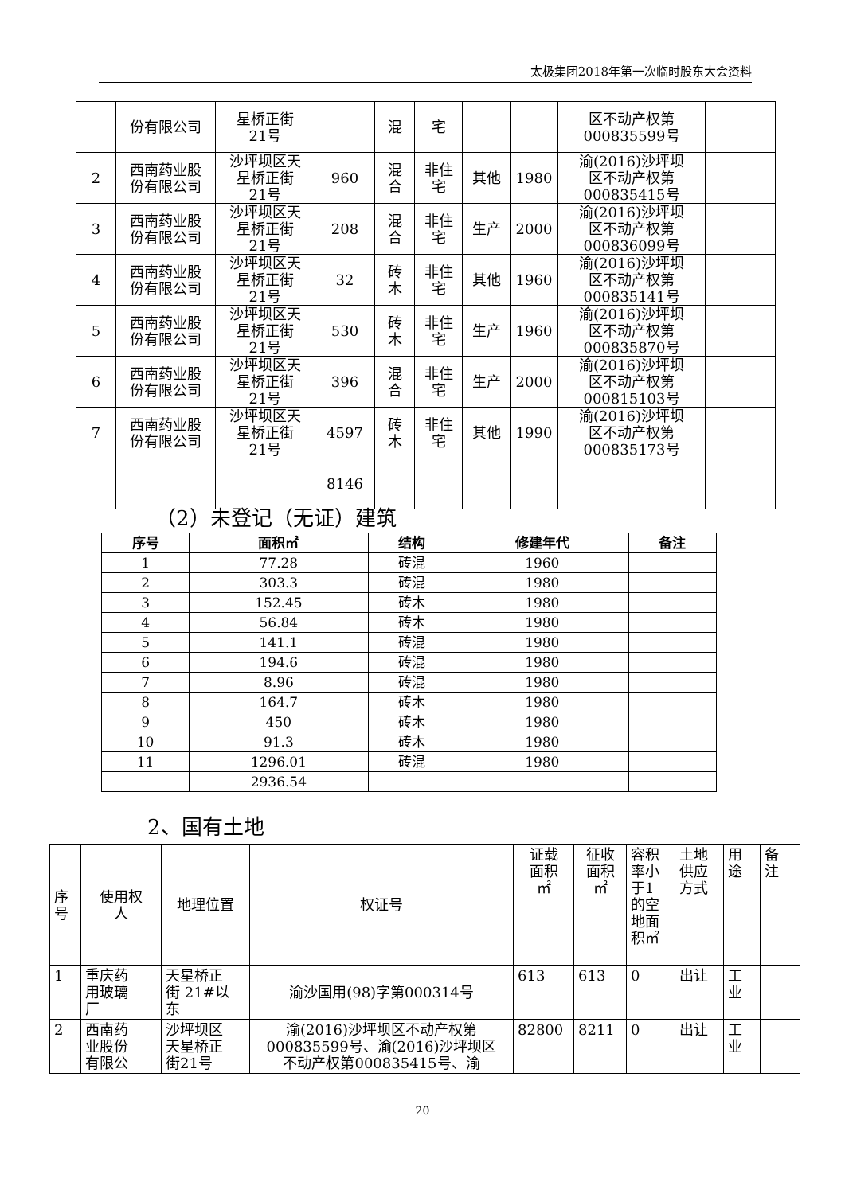太极集团2018年第一次临时股东大会资料
| | 份有限公司 | 星桥正街 21号 | | 混 | 宅 | | | 区不动产权第 000835599号 | |
| 2 | 西南药业股 份有限公司 | 沙坪坝区天 星桥正街 21号 | 960 | 混 合 | 非住 宅 | 其他 | 1980 | 渝(2016)沙坪坝 区不动产权第 000835415号 | |
| 3 | 西南药业股 份有限公司 | 沙坪坝区天 星桥正街 21号 | 208 | 混 合 | 非住 宅 | 生产 | 2000 | 渝(2016)沙坪坝 区不动产权第 000836099号 | |
| 4 | 西南药业股 份有限公司 | 沙坪坝区天 星桥正街 21号 | 32 | 砖 木 | 非住 宅 | 其他 | 1960 | 渝(2016)沙坪坝 区不动产权第 000835141号 | |
| 5 | 西南药业股 份有限公司 | 沙坪坝区天 星桥正街 21号 | 530 | 砖 木 | 非住 宅 | 生产 | 1960 | 渝(2016)沙坪坝 区不动产权第 000835870号 | |
| 6 | 西南药业股 份有限公司 | 沙坪坝区天 星桥正街 21号 | 396 | 混 合 | 非住 宅 | 生产 | 2000 | 渝(2016)沙坪坝 区不动产权第 000815103号 | |
| 7 | 西南药业股 份有限公司 | 沙坪坝区天 星桥正街 21号 | 4597 | 砖 木 | 非住 宅 | 其他 | 1990 | 渝(2016)沙坪坝 区不动产权第 000835173号 | |
| | | | 8146 | | | | | | |
（2）未登记（无证）建筑
| 序号 | 面积㎡ | 结构 | 修建年代 | 备注 |
| --- | --- | --- | --- | --- |
| 1 | 77.28 | 砖混 | 1960 | |
| 2 | 303.3 | 砖混 | 1980 | |
| 3 | 152.45 | 砖木 | 1980 | |
| 4 | 56.84 | 砖木 | 1980 | |
| 5 | 141.1 | 砖混 | 1980 | |
| 6 | 194.6 | 砖混 | 1980 | |
| 7 | 8.96 | 砖混 | 1980 | |
| 8 | 164.7 | 砖木 | 1980 | |
| 9 | 450 | 砖木 | 1980 | |
| 10 | 91.3 | 砖木 | 1980 | |
| 11 | 1296.01 | 砖混 | 1980 | |
| | 2936.54 | | | |
2、国有土地
| 序 号 | 使用权 人 | 地理位置 | 权证号 | 证载 面积 ㎡ | 征收 面积 ㎡ | 容积 率小 于1 的空 地面 积㎡ | 土地 供应 方式 | 用 途 | 备 注 |
| 1 | 重庆药 用玻璃 厂 | 天星桥正 街 21#以 东 | 渝沙国用(98)字第000314号 | 613 | 613 | 0 | 出让 | 工 业 | |
| 2 | 西南药 业股份 有限公 | 沙坪坝区 天星桥正 街21号 | 渝(2016)沙坪坝区不动产权第 000835599号、渝(2016)沙坪坝区 不动产权第000835415号、渝 | 82800 | 8211 | 0 | 出让 | 工 业 | |
20